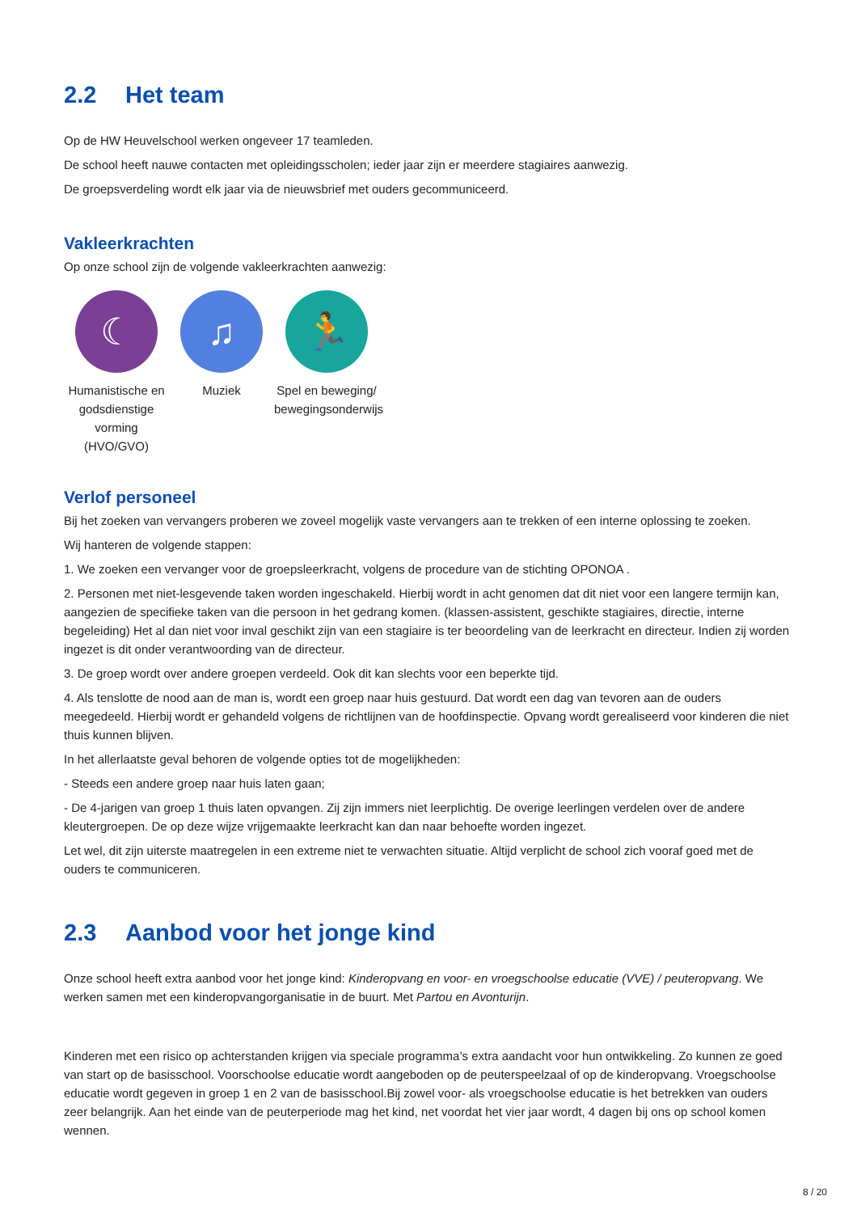2.2 Het team
Op de HW Heuvelschool werken ongeveer 17 teamleden.
De school heeft nauwe contacten met opleidingsscholen; ieder jaar zijn er meerdere stagiaires aanwezig.
De groepsverdeling wordt elk jaar via de nieuwsbrief met ouders gecommuniceerd.
Vakleerkrachten
Op onze school zijn de volgende vakleerkrachten aanwezig:
☾
Humanistische en godsdienstige vorming (HVO/GVO)
♫
Muziek
🏃
Spel en beweging/ bewegingsonderwijs
Verlof personeel
Bij het zoeken van vervangers proberen we zoveel mogelijk vaste vervangers aan te trekken of een interne oplossing te zoeken.
Wij hanteren de volgende stappen:
1. We zoeken een vervanger voor de groepsleerkracht, volgens de procedure van de stichting OPONOA .
2. Personen met niet-lesgevende taken worden ingeschakeld. Hierbij wordt in acht genomen dat dit niet voor een langere termijn kan, aangezien de specifieke taken van die persoon in het gedrang komen. (klassen-assistent, geschikte stagiaires, directie, interne begeleiding) Het al dan niet voor inval geschikt zijn van een stagiaire is ter beoordeling van de leerkracht en directeur. Indien zij worden ingezet is dit onder verantwoording van de directeur.
3. De groep wordt over andere groepen verdeeld. Ook dit kan slechts voor een beperkte tijd.
4. Als tenslotte de nood aan de man is, wordt een groep naar huis gestuurd. Dat wordt een dag van tevoren aan de ouders meegedeeld. Hierbij wordt er gehandeld volgens de richtlijnen van de hoofdinspectie. Opvang wordt gerealiseerd voor kinderen die niet thuis kunnen blijven.
In het allerlaatste geval behoren de volgende opties tot de mogelijkheden:
- Steeds een andere groep naar huis laten gaan;
- De 4-jarigen van groep 1 thuis laten opvangen. Zij zijn immers niet leerplichtig. De overige leerlingen verdelen over de andere kleutergroepen. De op deze wijze vrijgemaakte leerkracht kan dan naar behoefte worden ingezet.
Let wel, dit zijn uiterste maatregelen in een extreme niet te verwachten situatie. Altijd verplicht de school zich vooraf goed met de ouders te communiceren.
2.3 Aanbod voor het jonge kind
Onze school heeft extra aanbod voor het jonge kind: Kinderopvang en voor- en vroegschoolse educatie (VVE) / peuteropvang. We werken samen met een kinderopvangorganisatie in de buurt. Met Partou en Avonturijn.
Kinderen met een risico op achterstanden krijgen via speciale programma’s extra aandacht voor hun ontwikkeling. Zo kunnen ze goed van start op de basisschool. Voorschoolse educatie wordt aangeboden op de peuterspeelzaal of op de kinderopvang. Vroegschoolse educatie wordt gegeven in groep 1 en 2 van de basisschool.Bij zowel voor- als vroegschoolse educatie is het betrekken van ouders zeer belangrijk. Aan het einde van de peuterperiode mag het kind, net voordat het vier jaar wordt, 4 dagen bij ons op school komen wennen.
8 / 20